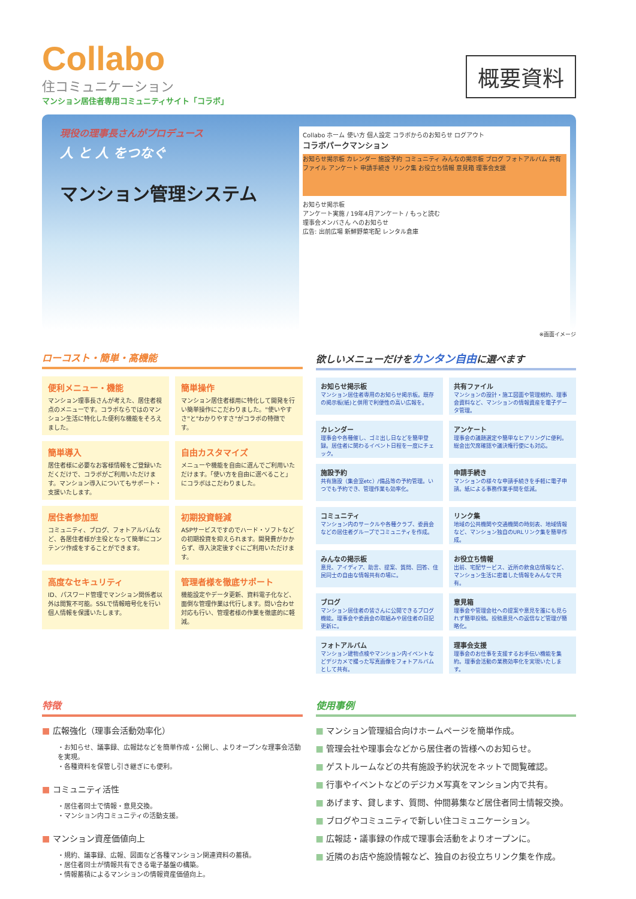Collabo
住コミュニケーション
マンション居住者専用コミュニティサイト「コラボ」
概要資料
現役の理事長さんがプロデュース
人 と 人 をつなぐ
マンション管理システム
Collabo ホーム 使い方 個人設定 コラボからのお知らせ ログアウト
コラボパークマンション
お知らせ掲示板 カレンダー 施設予約 コミュニティ みんなの掲示板 ブログ フォトアルバム 共有ファイル アンケート 申請手続き リンク集 お役立ち情報 意見箱 理事会支援
お知らせ掲示板
アンケート実施 / 19年4月アンケート / もっと読む
理事会メンバさん へのお知らせ
広告: 出前広場 新鮮野菜宅配 レンタル倉庫
※画面イメージ
ローコスト・簡単・高機能
便利メニュー・機能
マンション理事長さんが考えた、居住者視点のメニューです。コラボならではのマンション生活に特化した便利な機能をそろえました。
簡単操作
マンション居住者様用に特化して開発を行い簡単操作にこだわりました。"使いやすさ"と"わかりやすさ"がコラボの特徴です。
簡単導入
居住者様に必要なお客様情報をご登録いただくだけで、コラボがご利用いただけます。マンション導入についてもサポート・支援いたします。
自由カスタマイズ
メニューや機能を自由に選んでご利用いただけます。「使い方を自由に選べること」にコラボはこだわりました。
居住者参加型
コミュニティ、ブログ、フォトアルバムなど、各居住者様が主役となって簡単にコンテンツ作成をすることができます。
初期投資軽減
ASPサービスですのでハード・ソフトなどの初期投資を抑えられます。開発費がかからず、導入決定後すぐにご利用いただけます。
高度なセキュリティ
ID、パスワード管理でマンション関係者以外は閲覧不可能。SSLで情報暗号化を行い個人情報を保護いたします。
管理者様を徹底サポート
機能設定やデータ更新、資料電子化など、面倒な管理作業は代行します。問い合わせ対応も行い、管理者様の作業を徹底的に軽減。
欲しいメニューだけをカンタン自由に選べます
お知らせ掲示板
マンション居住者専用のお知らせ掲示板。既存の掲示板(紙)と併用で利便性の高い広報を。
共有ファイル
マンションの設計・施工図面や管理規約、理事会資料など、マンションの情報資産を電子データ管理。
カレンダー
理事会や各種催し、ゴミ出し日などを簡単登録。居住者に関わるイベント日程を一度にチェック。
アンケート
理事会の議題選定や簡単なヒアリングに便利。総会出欠席確認や議決権行使にも対応。
施設予約
共有施設（集会室etc）/備品等の予約管理。いつでも予約でき、管理作業も効率化。
申請手続き
マンションの様々な申請手続きを手軽に電子申請。紙による事務作業手間を低減。
コミュニティ
マンション内のサークルや各種クラブ、委員会などの居住者グループでコミュニティを作成。
リンク集
地域の公共機関や交通機関の時刻表、地域情報など、マンション独自のURLリンク集を簡単作成。
みんなの掲示板
意見、アイディア、助言、提案、質問、回答、住民同士の自由な情報共有の場に。
お役立ち情報
出前、宅配サービス、近所の飲食店情報など、マンション生活に密着した情報をみんなで共有。
ブログ
マンション居住者の皆さんに公開できるブログ機能。理事会や委員会の取組みや居住者の日記更新に。
意見箱
理事会や管理会社への提案や意見を誰にも見られず簡単投稿。投稿意見への返信など管理が簡略化。
フォトアルバム
マンション建物点検やマンション内イベントなどデジカメで撮った写真画像をフォトアルバムとして共有。
理事会支援
理事会のお仕事を支援するお手伝い機能を集約。理事会活動の業務効率化を実現いたします。
特徴
■ 広報強化（理事会活動効率化）
・お知らせ、議事録、広報誌などを簡単作成・公開し、よりオープンな理事会活動を実現。
・各種資料を保管し引き継ぎにも便利。
■ コミュニティ活性
・居住者同士で情報・意見交換。
・マンション内コミュニティの活動支援。
■ マンション資産価値向上
・規約、議事録、広報、図面など各種マンション関連資料の蓄積。
・居住者同士が情報共有できる電子基盤の構築。
・情報蓄積によるマンションの情報資産価値向上。
使用事例
■ マンション管理組合向けホームページを簡単作成。
■ 管理会社や理事会などから居住者の皆様へのお知らせ。
■ ゲストルームなどの共有施設予約状況をネットで閲覧確認。
■ 行事やイベントなどのデジカメ写真をマンション内で共有。
■ あげます、貸します、質問、仲間募集など居住者同士情報交換。
■ ブログやコミュニティで新しい住コミュニケーション。
■ 広報誌・議事録の作成で理事会活動をよりオープンに。
■ 近隣のお店や施設情報など、独自のお役立ちリンク集を作成。